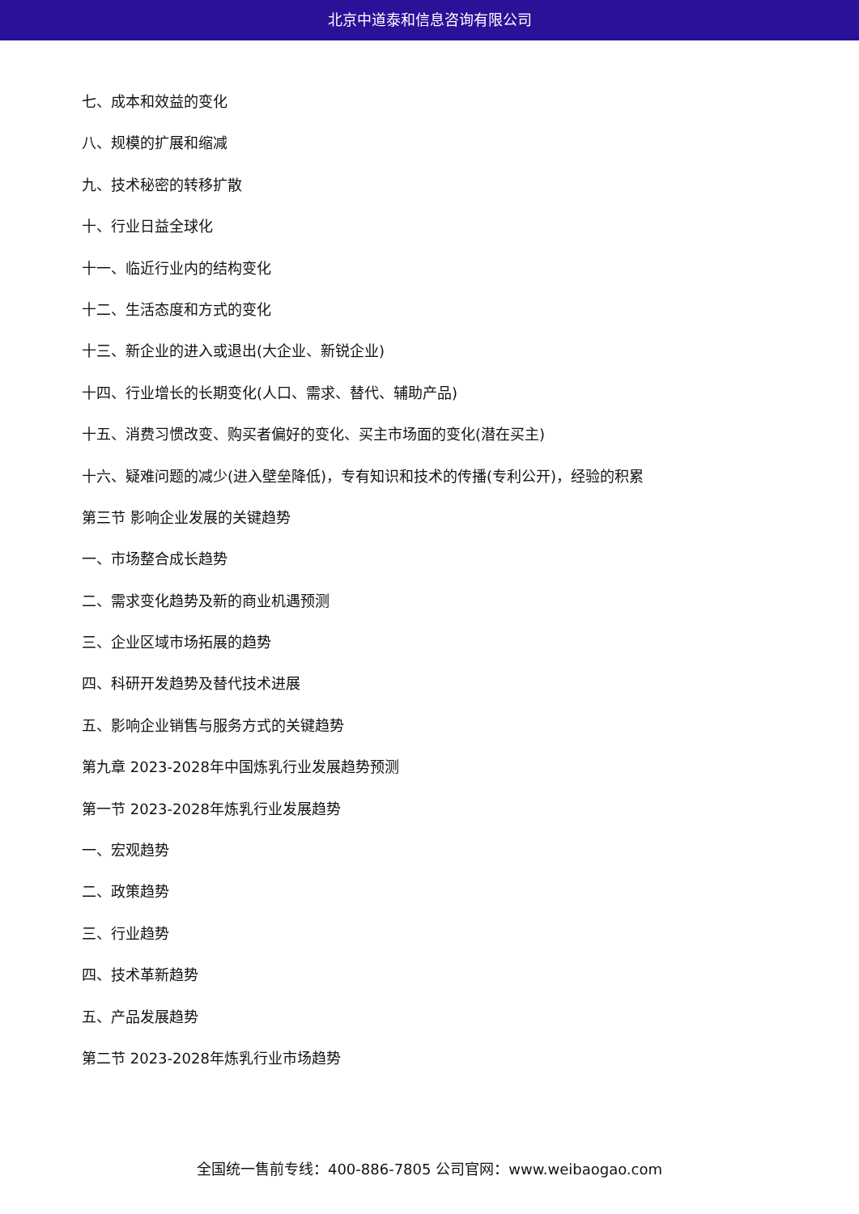北京中道泰和信息咨询有限公司
七、成本和效益的变化
八、规模的扩展和缩减
九、技术秘密的转移扩散
十、行业日益全球化
十一、临近行业内的结构变化
十二、生活态度和方式的变化
十三、新企业的进入或退出(大企业、新锐企业)
十四、行业增长的长期变化(人口、需求、替代、辅助产品)
十五、消费习惯改变、购买者偏好的变化、买主市场面的变化(潜在买主)
十六、疑难问题的减少(进入壁垒降低)，专有知识和技术的传播(专利公开)，经验的积累
第三节 影响企业发展的关键趋势
一、市场整合成长趋势
二、需求变化趋势及新的商业机遇预测
三、企业区域市场拓展的趋势
四、科研开发趋势及替代技术进展
五、影响企业销售与服务方式的关键趋势
第九章 2023-2028年中国炼乳行业发展趋势预测
第一节 2023-2028年炼乳行业发展趋势
一、宏观趋势
二、政策趋势
三、行业趋势
四、技术革新趋势
五、产品发展趋势
第二节 2023-2028年炼乳行业市场趋势
全国统一售前专线：400-886-7805 公司官网：www.weibaogao.com